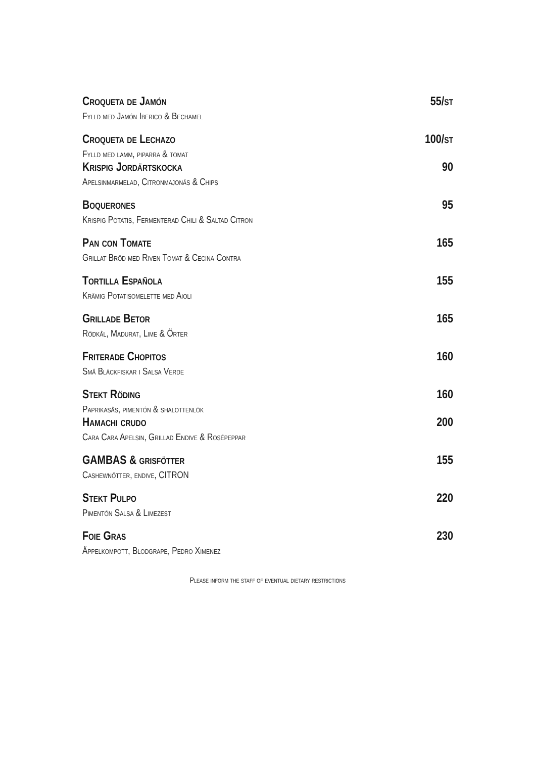Croqueta de Jamón 55/st
Fylld med Jamón Iberico & Bechamel
Croqueta de Lechazo 100/st
Fylld med lamm, piparra & tomat
Krispig Jordärtskocka 90
Apelsinmarmelad, Citronmajonäs & Chips
Boquerones 95
Krispig Potatis, Fermenterad Chili & Saltad Citron
Pan con Tomate 165
Grillat Bröd med Riven Tomat & Cecina Contra
Tortilla Española 155
Krämig Potatisomelette med Aioli
Grillade Betor 165
Rödkål, Madurat, Lime & Örter
Friterade Chopitos 160
Små Bläckfiskar i Salsa Verde
Stekt Röding 160
Paprikasås, pimentón & shalottenlök
Hamachi crudo 200
Cara Cara Apelsin, Grillad Endive & Rosépeppar
GAMBAS & grisfötter 155
Cashewnötter, endive, CITRON
Stekt Pulpo 220
Pimentón Salsa & Limezest
Foie Gras 230
Äppelkompott, Blodgrape, Pedro Ximenez
Please inform the staff of eventual dietary restrictions